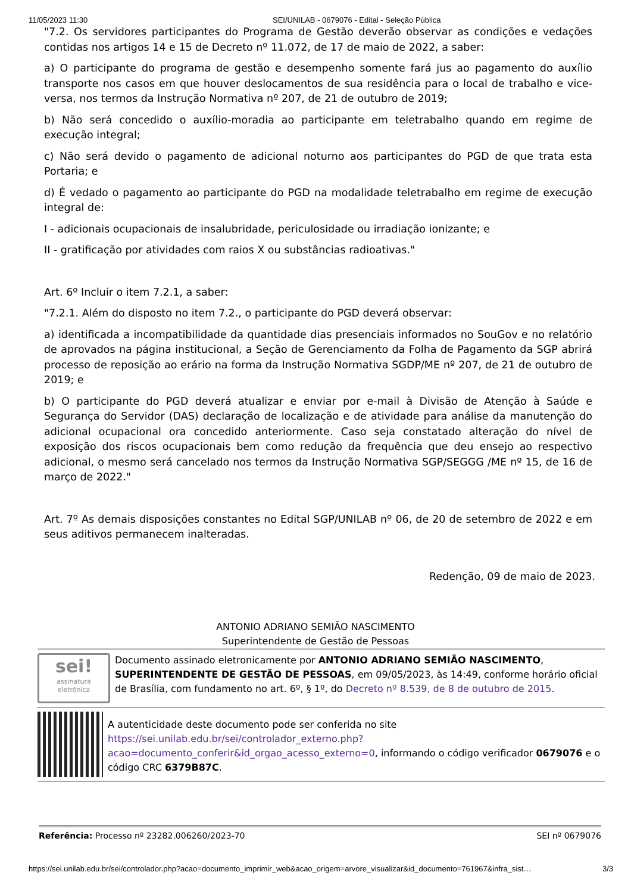11/05/2023 11:30 SEI/UNILAB - 0679076 - Edital - Seleção Pública
"7.2. Os servidores participantes do Programa de Gestão deverão observar as condições e vedações contidas nos artigos 14 e 15 de Decreto nº 11.072, de 17 de maio de 2022, a saber:
a) O participante do programa de gestão e desempenho somente fará jus ao pagamento do auxílio transporte nos casos em que houver deslocamentos de sua residência para o local de trabalho e vice-versa, nos termos da Instrução Normativa nº 207, de 21 de outubro de 2019;
b) Não será concedido o auxílio-moradia ao participante em teletrabalho quando em regime de execução integral;
c) Não será devido o pagamento de adicional noturno aos participantes do PGD de que trata esta Portaria; e
d) É vedado o pagamento ao participante do PGD na modalidade teletrabalho em regime de execução integral de:
I - adicionais ocupacionais de insalubridade, periculosidade ou irradiação ionizante; e
II - gratificação por atividades com raios X ou substâncias radioativas."
Art. 6º Incluir o item 7.2.1, a saber:
"7.2.1. Além do disposto no item 7.2., o participante do PGD deverá observar:
a) identificada a incompatibilidade da quantidade dias presenciais informados no SouGov e no relatório de aprovados na página institucional, a Seção de Gerenciamento da Folha de Pagamento da SGP abrirá processo de reposição ao erário na forma da Instrução Normativa SGDP/ME nº 207, de 21 de outubro de 2019; e
b) O participante do PGD deverá atualizar e enviar por e-mail à Divisão de Atenção à Saúde e Segurança do Servidor (DAS) declaração de localização e de atividade para análise da manutenção do adicional ocupacional ora concedido anteriormente. Caso seja constatado alteração do nível de exposição dos riscos ocupacionais bem como redução da frequência que deu ensejo ao respectivo adicional, o mesmo será cancelado nos termos da Instrução Normativa SGP/SEGGG /ME nº 15, de 16 de março de 2022."
Art. 7º As demais disposições constantes no Edital SGP/UNILAB nº 06, de 20 de setembro de 2022 e em seus aditivos permanecem inalteradas.
Redenção, 09 de maio de 2023.
ANTONIO ADRIANO SEMIÃO NASCIMENTO
Superintendente de Gestão de Pessoas
sei!
assinatura
eletrônica
Documento assinado eletronicamente por ANTONIO ADRIANO SEMIÃO NASCIMENTO, SUPERINTENDENTE DE GESTÃO DE PESSOAS, em 09/05/2023, às 14:49, conforme horário oficial de Brasília, com fundamento no art. 6º, § 1º, do Decreto nº 8.539, de 8 de outubro de 2015.
A autenticidade deste documento pode ser conferida no site https://sei.unilab.edu.br/sei/controlador_externo.php?acao=documento_conferir&id_orgao_acesso_externo=0, informando o código verificador 0679076 e o código CRC 6379B87C.
Referência: Processo nº 23282.006260/2023-70 SEI nº 0679076
https://sei.unilab.edu.br/sei/controlador.php?acao=documento_imprimir_web&acao_origem=arvore_visualizar&id_documento=761967&infra_sist… 3/3